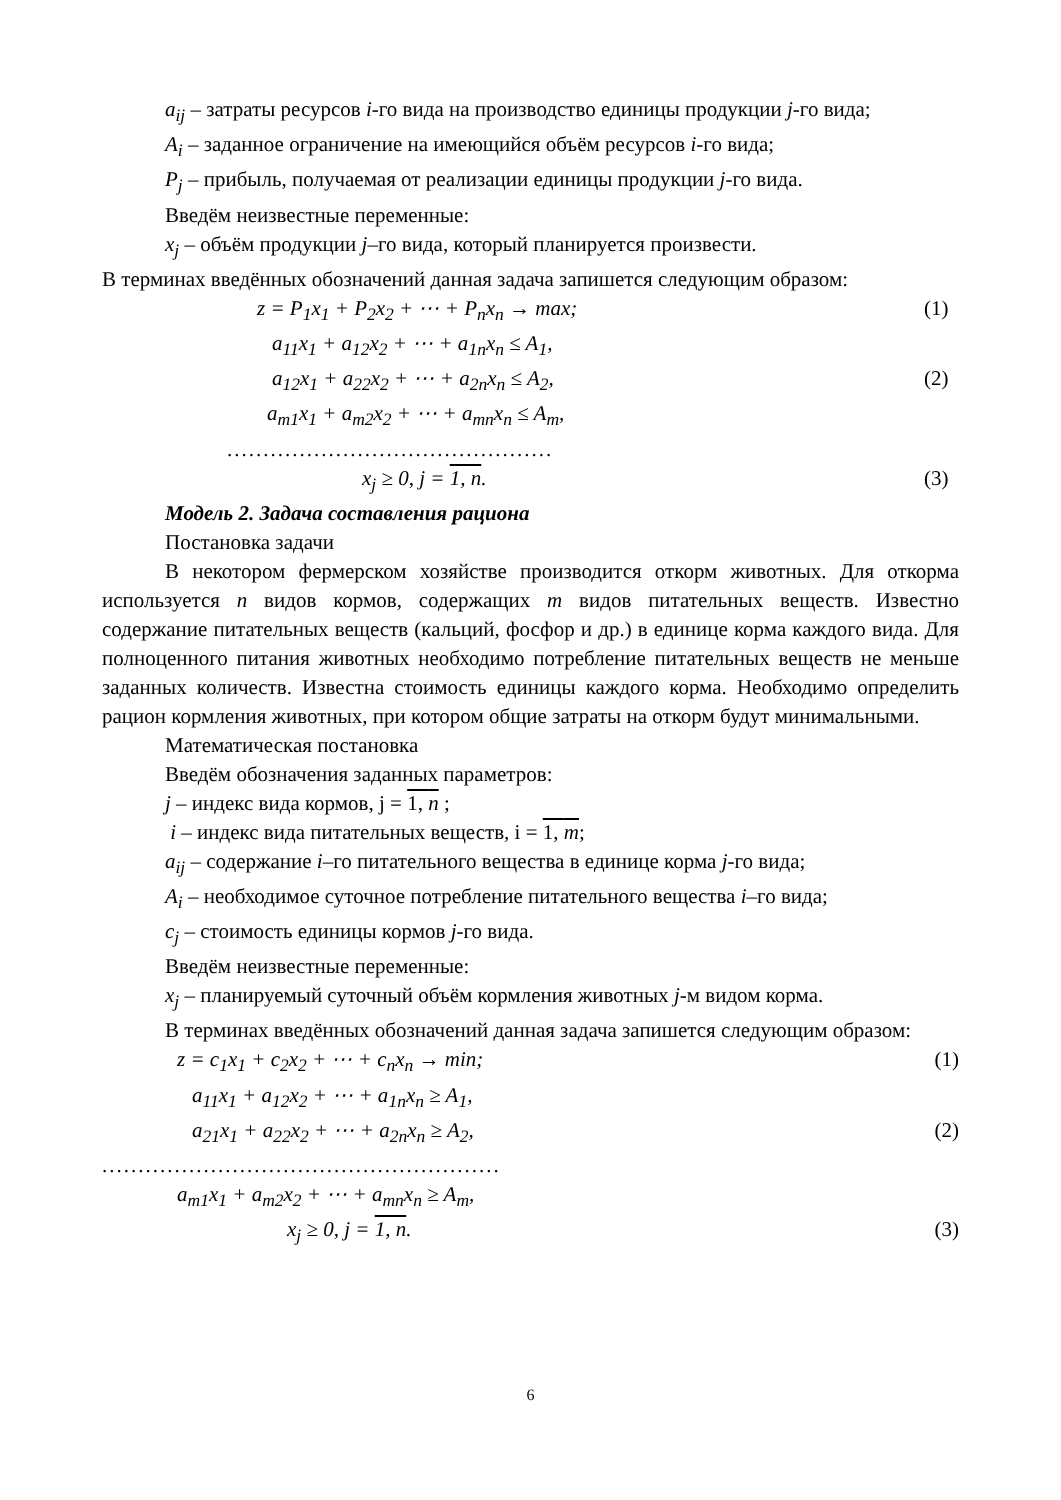a<sub>ij</sub> – затраты ресурсов i-го вида на производство единицы продукции j-го вида;
A<sub>i</sub> – заданное ограничение на имеющийся объём ресурсов i-го вида;
P<sub>j</sub> – прибыль, получаемая от реализации единицы продукции j-го вида.
Введём неизвестные переменные:
x<sub>j</sub> – объём продукции j–го вида, который планируется произвести.
В терминах введённых обозначений данная задача запишется следующим образом:
z = P<sub>1</sub>x<sub>1</sub> + P<sub>2</sub>x<sub>2</sub> + ⋯ + P<sub>n</sub>x<sub>n</sub> → max; (1)
a<sub>11</sub>x<sub>1</sub> + a<sub>12</sub>x<sub>2</sub> + ⋯ + a<sub>1n</sub>x<sub>n</sub> ≤ A<sub>1</sub>,
a<sub>12</sub>x<sub>1</sub> + a<sub>22</sub>x<sub>2</sub> + ⋯ + a<sub>2n</sub>x<sub>n</sub> ≤ A<sub>2</sub>, (2)
a<sub>m1</sub>x<sub>1</sub> + a<sub>m2</sub>x<sub>2</sub> + ⋯ + a<sub>mn</sub>x<sub>n</sub> ≤ A<sub>m</sub>,
.............................................
x<sub>j</sub> ≥ 0, j = 1, n. (3)
Модель 2. Задача составления рациона
Постановка задачи
В некотором фермерском хозяйстве производится откорм животных. Для откорма используется n видов кормов, содержащих m видов питательных веществ. Известно содержание питательных веществ (кальций, фосфор и др.) в единице корма каждого вида. Для полноценного питания животных необходимо потребление питательных веществ не меньше заданных количеств. Известна стоимость единицы каждого корма. Необходимо определить рацион кормления животных, при котором общие затраты на откорм будут минимальными.
Математическая постановка
Введём обозначения заданных параметров:
j – индекс вида кормов, j = 1, n ;
i – индекс вида питательных веществ, i = 1, m;
a<sub>ij</sub> – содержание i–го питательного вещества в единице корма j-го вида;
A<sub>i</sub> – необходимое суточное потребление питательного вещества i–го вида;
c<sub>j</sub> – стоимость единицы кормов j-го вида.
Введём неизвестные переменные:
x<sub>j</sub> – планируемый суточный объём кормления животных j-м видом корма.
В терминах введённых обозначений данная задача запишется следующим образом:
z = c<sub>1</sub>x<sub>1</sub> + c<sub>2</sub>x<sub>2</sub> + ⋯ + c<sub>n</sub>x<sub>n</sub> → min; (1)
a<sub>11</sub>x<sub>1</sub> + a<sub>12</sub>x<sub>2</sub> + ⋯ + a<sub>1n</sub>x<sub>n</sub> ≥ A<sub>1</sub>,
a<sub>21</sub>x<sub>1</sub> + a<sub>22</sub>x<sub>2</sub> + ⋯ + a<sub>2n</sub>x<sub>n</sub> ≥ A<sub>2</sub>, (2)
.......................................................
a<sub>m1</sub>x<sub>1</sub> + a<sub>m2</sub>x<sub>2</sub> + ⋯ + a<sub>mn</sub>x<sub>n</sub> ≥ A<sub>m</sub>,
x<sub>j</sub> ≥ 0, j = 1, n. (3)
6